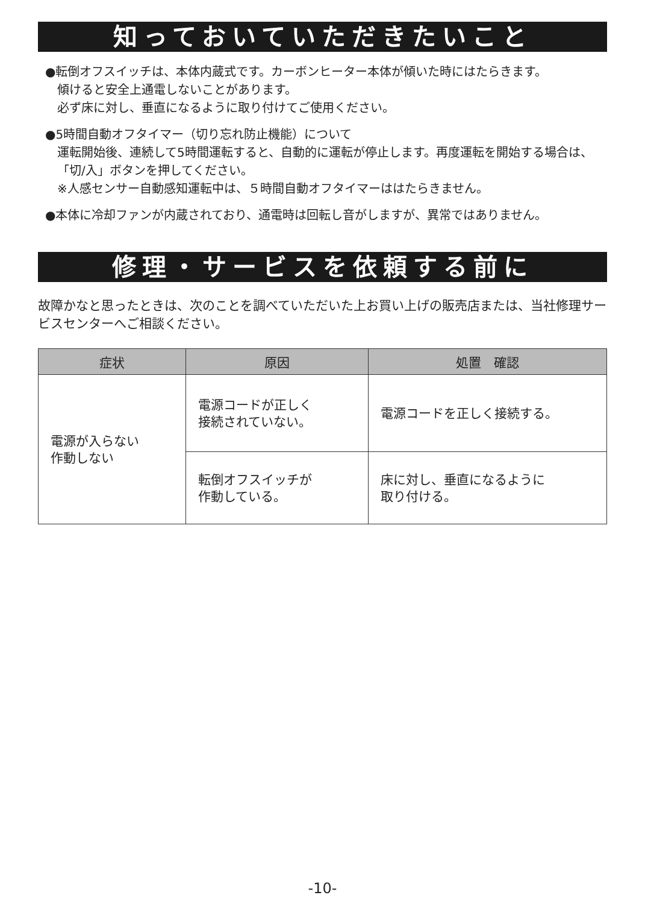知っておいていただきたいこと
●転倒オフスイッチは、本体内蔵式です。カーボンヒーター本体が傾いた時にはたらきます。
傾けると安全上通電しないことがあります。
必ず床に対し、垂直になるように取り付けてご使用ください。
●5時間自動オフタイマー（切り忘れ防止機能）について
運転開始後、連続して5時間運転すると、自動的に運転が停止します。再度運転を開始する場合は、「切/入」ボタンを押してください。
※人感センサー自動感知運転中は、５時間自動オフタイマーははたらきません。
●本体に冷却ファンが内蔵されており、通電時は回転し音がしますが、異常ではありません。
修理・サービスを依頼する前に
故障かなと思ったときは、次のことを調べていただいた上お買い上げの販売店または、当社修理サービスセンターへご相談ください。
| 症状 | 原因 | 処置 確認 |
| --- | --- | --- |
| 電源が入らない 作動しない | 電源コードが正しく 接続されていない。 | 電源コードを正しく接続する。 |
| | 転倒オフスイッチが 作動している。 | 床に対し、垂直になるように 取り付ける。 |
-10-